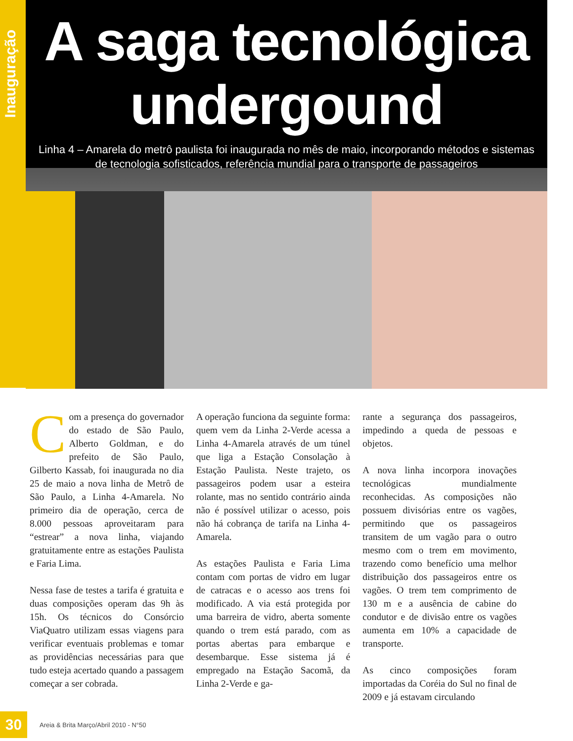Inauguração
A saga tecnológica
undergound
Linha 4 – Amarela do metrô paulista foi inaugurada no mês de maio, incorporando métodos e sistemas de tecnologia sofisticados, referência mundial para o transporte de passageiros
Com a presença do governador do estado de São Paulo, Alberto Goldman, e do prefeito de São Paulo, Gilberto Kassab, foi inaugurada no dia 25 de maio a nova linha de Metrô de São Paulo, a Linha 4-Amarela. No primeiro dia de operação, cerca de 8.000 pessoas aproveitaram para “estrear” a nova linha, viajando gratuitamente entre as estações Paulista e Faria Lima.
Nessa fase de testes a tarifa é gratuita e duas composições operam das 9h às 15h. Os técnicos do Consórcio ViaQuatro utilizam essas viagens para verificar eventuais problemas e tomar as providências necessárias para que tudo esteja acertado quando a passagem começar a ser cobrada.
A operação funciona da seguinte forma: quem vem da Linha 2-Verde acessa a Linha 4-Amarela através de um túnel que liga a Estação Consolação à Estação Paulista. Neste trajeto, os passageiros podem usar a esteira rolante, mas no sentido contrário ainda não é possível utilizar o acesso, pois não há cobrança de tarifa na Linha 4-Amarela.
As estações Paulista e Faria Lima contam com portas de vidro em lugar de catracas e o acesso aos trens foi modificado. A via está protegida por uma barreira de vidro, aberta somente quando o trem está parado, com as portas abertas para embarque e desembarque. Esse sistema já é empregado na Estação Sacomã, da Linha 2-Verde e ga-
rante a segurança dos passageiros, impedindo a queda de pessoas e objetos.
A nova linha incorpora inovações tecnológicas mundialmente reconhecidas. As composições não possuem divisórias entre os vagões, permitindo que os passageiros transitem de um vagão para o outro mesmo com o trem em movimento, trazendo como benefício uma melhor distribuição dos passageiros entre os vagões. O trem tem comprimento de 130 m e a ausência de cabine do condutor e de divisão entre os vagões aumenta em 10% a capacidade de transporte.
As cinco composições foram importadas da Coréia do Sul no final de 2009 e já estavam circulando
30
Areia & Brita Março/Abril 2010 - N°50